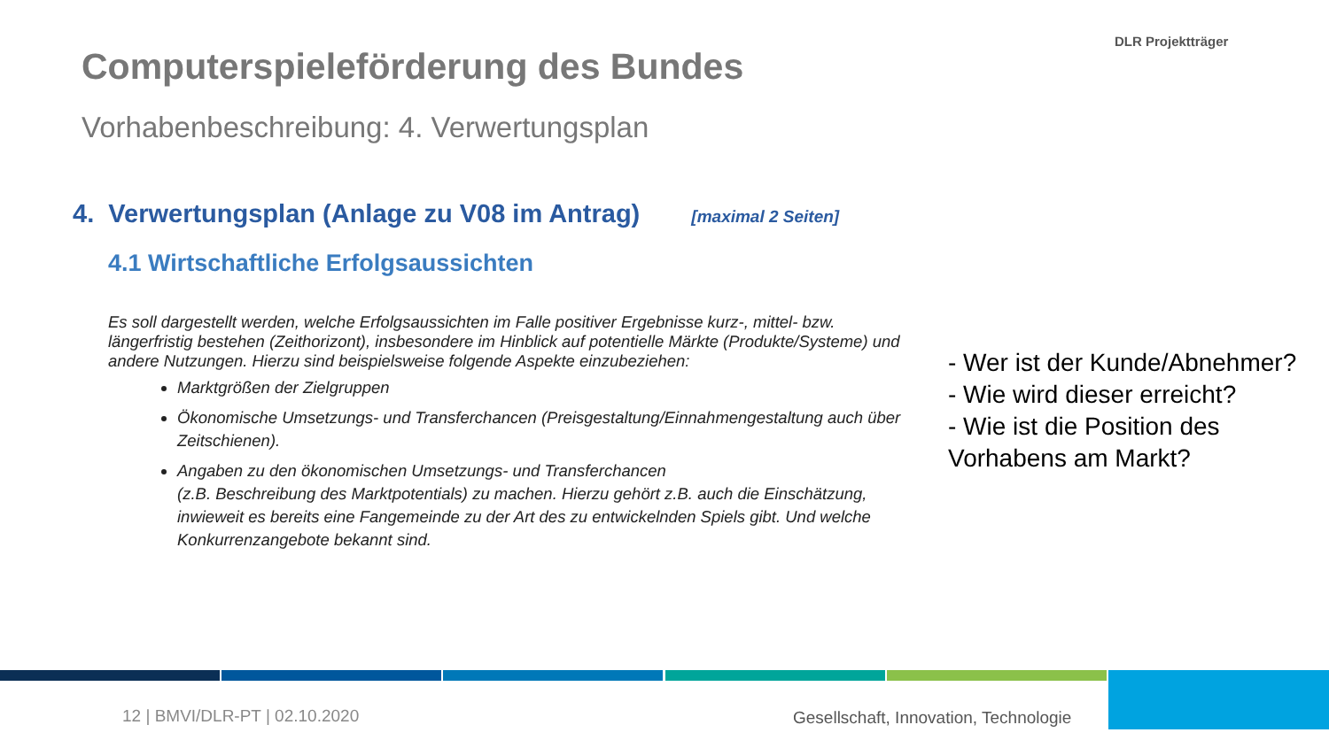Computerspieleförderung des Bundes
Vorhabenbeschreibung: 4. Verwertungsplan
DLR Projektträger
4. Verwertungsplan (Anlage zu V08 im Antrag) [maximal 2 Seiten]
4.1 Wirtschaftliche Erfolgsaussichten
Es soll dargestellt werden, welche Erfolgsaussichten im Falle positiver Ergebnisse kurz-, mittel- bzw. längerfristig bestehen (Zeithorizont), insbesondere im Hinblick auf potentielle Märkte (Produkte/Systeme) und andere Nutzungen. Hierzu sind beispielsweise folgende Aspekte einzubeziehen:
Marktgrößen der Zielgruppen
Ökonomische Umsetzungs- und Transferchancen (Preisgestaltung/Einnahmengestaltung auch über Zeitschienen).
Angaben zu den ökonomischen Umsetzungs- und Transferchancen
(z.B. Beschreibung des Marktpotentials) zu machen. Hierzu gehört z.B. auch die Einschätzung, inwieweit es bereits eine Fangemeinde zu der Art des zu entwickelnden Spiels gibt. Und welche Konkurrenzangebote bekannt sind.
- Wer ist der Kunde/Abnehmer?
- Wie wird dieser erreicht?
- Wie ist die Position des
Vorhabens am Markt?
12 | BMVI/DLR-PT | 02.10.2020
Gesellschaft, Innovation, Technologie